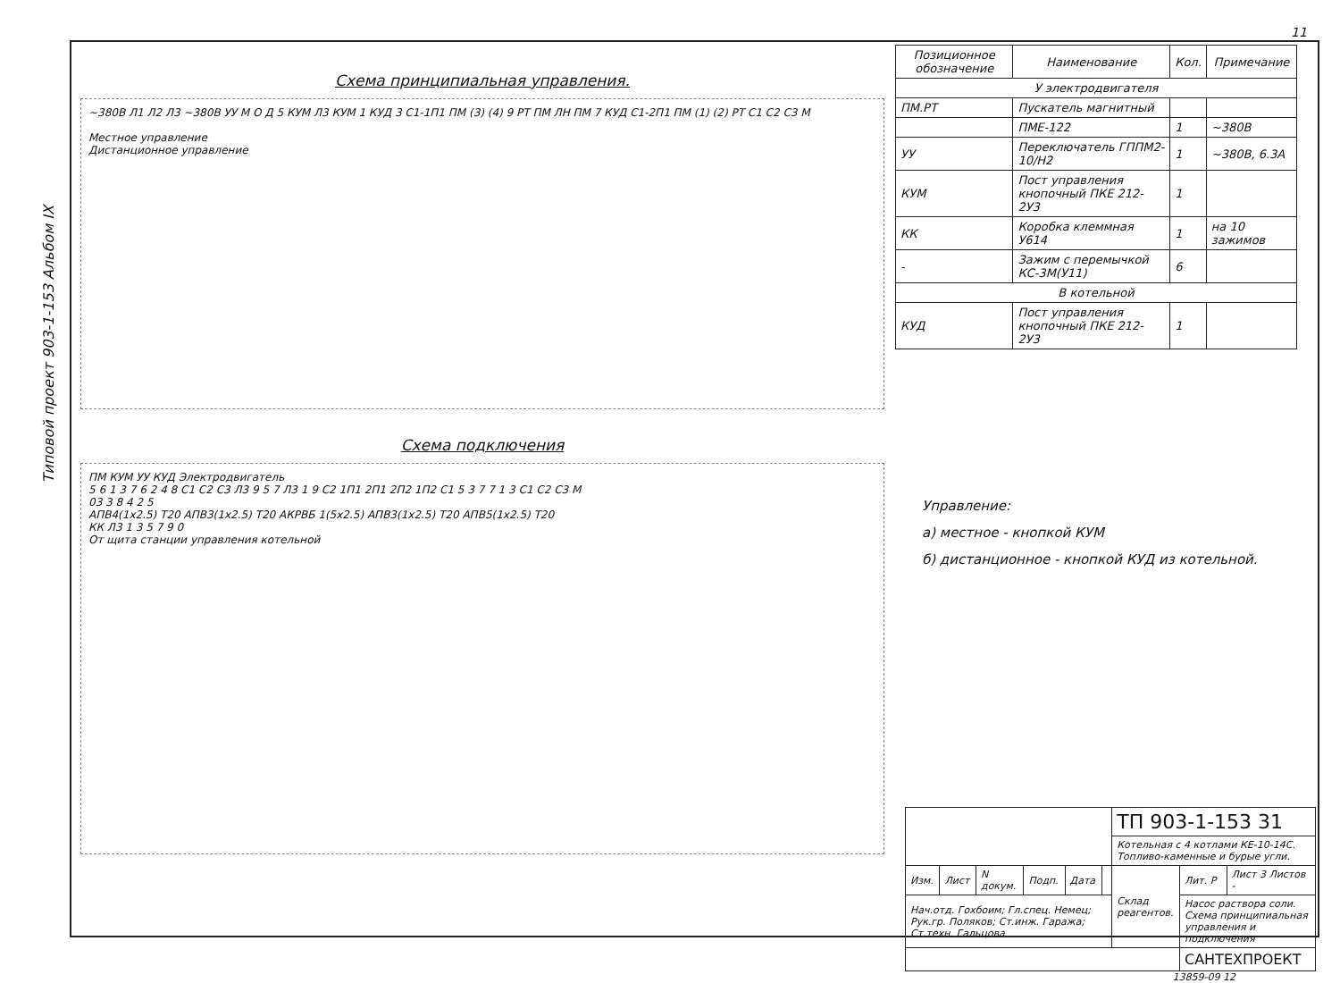Типовой проект 903-1-153 Альбом IX
Схема принципиальная управления.
~380В Л1 Л2 Л3 ~380В УУ М О Д 5 КУМ Л3 КУМ 1 КУД 3 С1-1П1 ПМ (3) (4) 9 РТ ПМ ЛН ПМ 7 КУД С1-2П1 ПМ (1) (2) РТ С1 С2 С3 М
Местное управление
Дистанционное управление
Схема подключения
ПМ КУМ УУ КУД Электродвигатель
5 6 1 3 7 6 2 4 8 С1 С2 С3 Л3 9 5 7 Л3 1 9 С2 1П1 2П1 2П2 1П2 С1 5 3 7 7 1 3 С1 С2 С3 М
03 3 8 4 2 5
АПВ4(1х2.5) Т20 АПВ3(1х2.5) Т20 АКРВБ 1(5х2.5) АПВ3(1х2.5) Т20 АПВ5(1х2.5) Т20
КК Л3 1 3 5 7 9 0
От щита станции управления котельной
| Позиционное обозначение | Наименование | Кол. | Примечание |
| --- | --- | --- | --- |
| У электродвигателя | | | |
| ПМ.РТ | Пускатель магнитный | | |
| | ПМЕ-122 | 1 | ~380В |
| УУ | Переключатель ГППМ2-10/Н2 | 1 | ~380В, 6.3А |
| КУМ | Пост управления кнопочный ПКЕ 212-2У3 | 1 | |
| КК | Коробка клеммная У614 | 1 | на 10 зажимов |
| - | Зажим с перемычкой КС-3М(У11) | 6 | |
| В котельной | | | |
| КУД | Пост управления кнопочный ПКЕ 212-2У3 | 1 | |
Управление:
а) местное - кнопкой КУМ
б) дистанционное - кнопкой КУД из котельной.
| | | | | | | ТП 903-1-153 31 | | |
| | | | | | | Котельная с 4 котлами КЕ-10-14С. Топливо-каменные и бурые угли. | | |
| Изм. | Лист | N докум. | Подп. | Дата | | Склад реагентов. | Лит. Р | Лист 3 Листов - |
| Нач.отд. Гохбоим; Гл.спец. Немец; Рук.гр. Поляков; Ст.инж. Гаража; Ст.техн. Гальцова | | | | | | | Насос раствора соли. Схема принципиальная управления и подключения | |
| | | | | | | | САНТЕХПРОЕКТ | |
13859-09 12
11